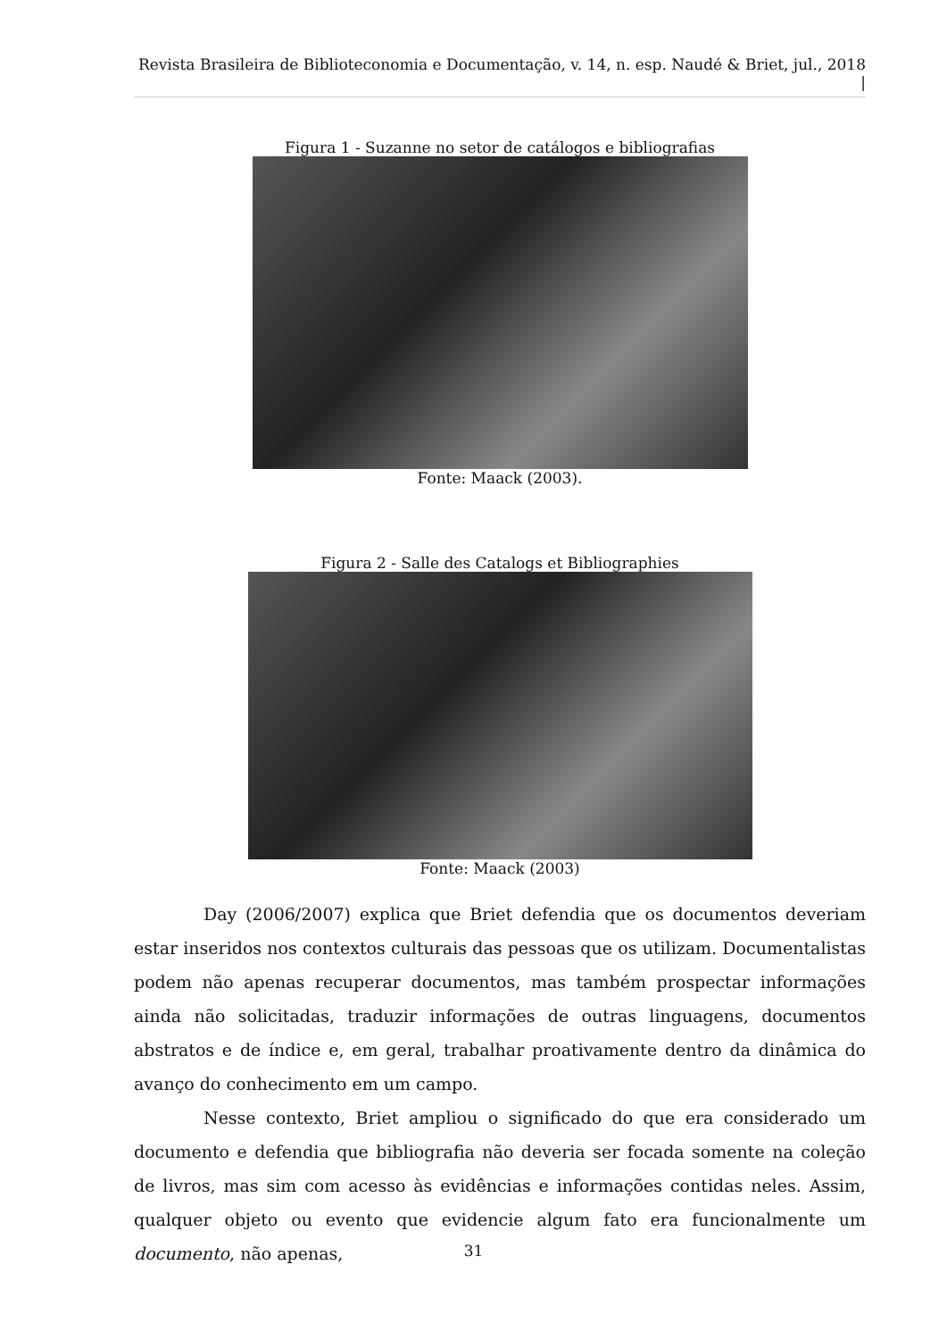Revista Brasileira de Biblioteconomia e Documentação, v. 14, n. esp. Naudé & Briet, jul., 2018 |
Figura 1 - Suzanne no setor de catálogos e bibliografias
Fonte: Maack (2003).
Figura 2 - Salle des Catalogs et Bibliographies
Fonte: Maack (2003)
Day (2006/2007) explica que Briet defendia que os documentos deveriam estar inseridos nos contextos culturais das pessoas que os utilizam. Documentalistas podem não apenas recuperar documentos, mas também prospectar informações ainda não solicitadas, traduzir informações de outras linguagens, documentos abstratos e de índice e, em geral, trabalhar proativamente dentro da dinâmica do avanço do conhecimento em um campo.
Nesse contexto, Briet ampliou o significado do que era considerado um documento e defendia que bibliografia não deveria ser focada somente na coleção de livros, mas sim com acesso às evidências e informações contidas neles. Assim, qualquer objeto ou evento que evidencie algum fato era funcionalmente um documento, não apenas,
31